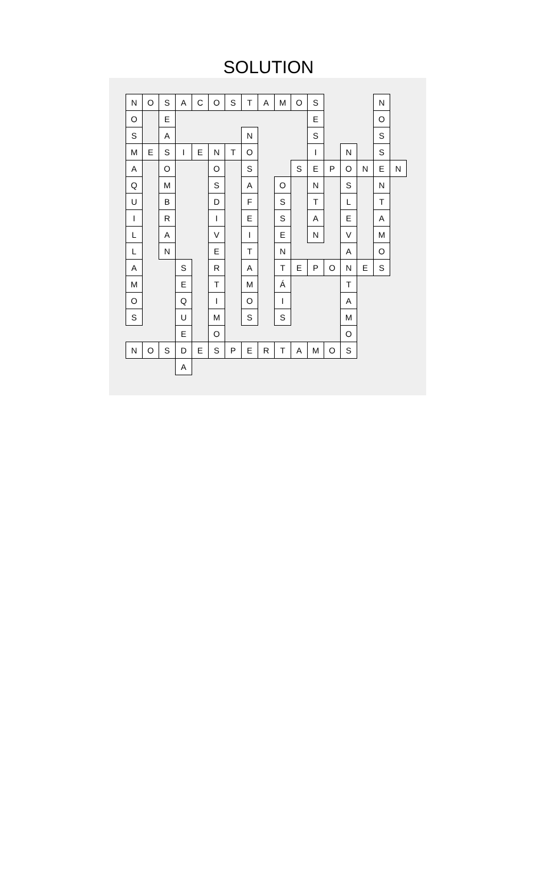SOLUTION
| N | O | S | A | C | O | S | T | A | M | O | S | | | | N | |
| O | | E | | | | | | | | | E | | | | O | |
| S | | A | | | | | N | | | | S | | | | S | |
| M | E | S | I | E | N | T | O | | | | I | | N | | S | |
| A | | O | | | O | | S | | | S | E | P | O | N | E | N |
| Q | | M | | | S | | A | | O | | N | | S | | N | |
| U | | B | | | D | | F | | S | | T | | L | | T | |
| I | | R | | | I | | E | | S | | A | | E | | A | |
| L | | A | | | V | | I | | E | | N | | V | | M | |
| L | | N | | | E | | T | | N | | | | A | | O | |
| A | | | S | | R | | A | | T | E | P | O | N | E | S | |
| M | | | E | | T | | M | | Á | | | | T | | | |
| O | | | Q | | I | | O | | I | | | | A | | | |
| S | | | U | | M | | S | | S | | | | M | | | |
| | | | E | | O | | | | | | | | O | | | |
| N | O | S | D | E | S | P | E | R | T | A | M | O | S | | | |
| | | | A | | | | | | | | | | | | | |